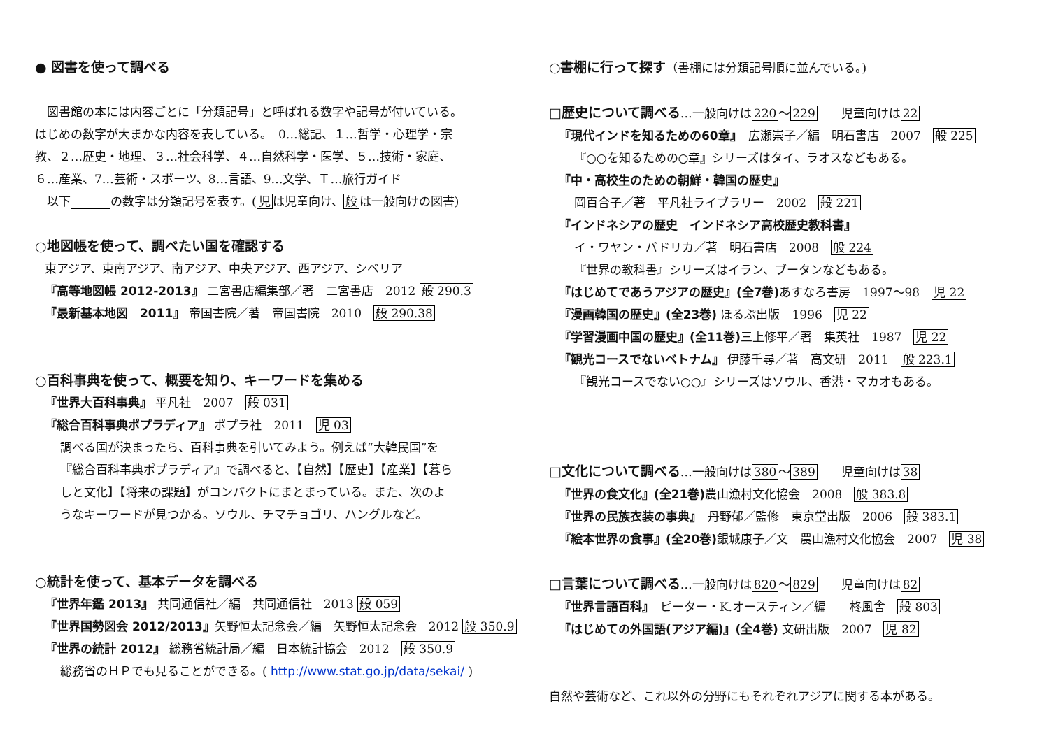● 図書を使って調べる
　図書館の本には内容ごとに「分類記号」と呼ばれる数字や記号が付いている。
はじめの数字が大まかな内容を表している。　0…総記、１…哲学・心理学・宗
教、２…歴史・地理、３…社会科学、４…自然科学・医学、５…技術・家庭、
６…産業、7…芸術・スポーツ、8…言語、9…文学、Ｔ…旅行ガイド
　以下　　　 の数字は分類記号を表す。(児は児童向け、般は一般向けの図書)
○地図帳を使って、調べたい国を確認する
東アジア、東南アジア、南アジア、中央アジア、西アジア、シベリア
『高等地図帳 2012-2013』 二宮書店編集部／著　二宮書店　2012 般 290.3
『最新基本地図　2011』 帝国書院／著　帝国書院　2010　般 290.38
○百科事典を使って、概要を知り、キーワードを集める
『世界大百科事典』 平凡社　2007　般 031
『総合百科事典ポプラディア』 ポプラ社　2011　児 03
調べる国が決まったら、百科事典を引いてみよう。例えば“大韓民国”を
『総合百科事典ポプラディア』で調べると、【自然】【歴史】【産業】【暮ら
しと文化】【将来の課題】がコンパクトにまとまっている。また、次のよ
うなキーワードが見つかる。ソウル、チマチョゴリ、ハングルなど。
○統計を使って、基本データを調べる
『世界年鑑 2013』 共同通信社／編　共同通信社　2013 般 059
『世界国勢図会 2012/2013』矢野恒太記念会／編　矢野恒太記念会　2012 般 350.9
『世界の統計 2012』 総務省統計局／編　日本統計協会　2012　般 350.9
総務省のＨＰでも見ることができる。( http://www.stat.go.jp/data/sekai/ )
○書棚に行って探す（書棚には分類記号順に並んでいる。)
□歴史について調べる…一般向けは220～229　　児童向けは22
『現代インドを知るための60章』　広瀬崇子／編　明石書店　2007　般 225
『○○を知るための○章』シリーズはタイ、ラオスなどもある。
『中・高校生のための朝鮮・韓国の歴史』
岡百合子／著　平凡社ライブラリー　2002　般 221
『インドネシアの歴史　インドネシア高校歴史教科書』
イ・ワヤン・バドリカ／著　明石書店　2008　般 224
『世界の教科書』シリーズはイラン、ブータンなどもある。
『はじめてであうアジアの歴史』(全7巻) あすなろ書房　1997～98　児 22
『漫画韓国の歴史』(全23巻) ほるぷ出版　1996　児 22
『学習漫画中国の歴史』(全11巻) 三上修平／著　集英社　1987　児 22
『観光コースでないベトナム』 伊藤千尋／著　高文研　2011　般 223.1
『観光コースでない○○』シリーズはソウル、香港・マカオもある。
□文化について調べる…一般向けは380～389　　児童向けは38
『世界の食文化』(全21巻) 農山漁村文化協会　2008　般 383.8
『世界の民族衣装の事典』　丹野郁／監修　東京堂出版　2006　般 383.1
『絵本世界の食事』(全20巻) 銀城康子／文　農山漁村文化協会　2007　児 38
□言葉について調べる…一般向けは820～829　　児童向けは82
『世界言語百科』　ピーター・K.オースティン／編　　柊風舎　般 803
『はじめての外国語(アジア編)』(全4巻) 文研出版　2007　児 82
自然や芸術など、これ以外の分野にもそれぞれアジアに関する本がある。